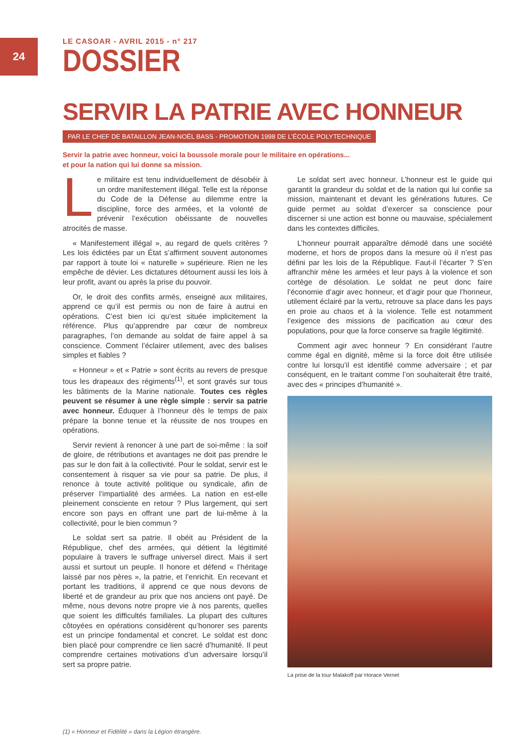24
LE CASOAR - AVRIL 2015 - n° 217
DOSSIER
SERVIR LA PATRIE AVEC HONNEUR
PAR LE CHEF DE BATAILLON JEAN-NOËL BASS - PROMOTION 1998 DE L’ÉCOLE POLYTECHNIQUE
Servir la patrie avec honneur, voici la boussole morale pour le militaire en opérations...
et pour la nation qui lui donne sa mission.
Le militaire est tenu individuellement de désobéir à un ordre manifestement illégal. Telle est la réponse du Code de la Défense au dilemme entre la discipline, force des armées, et la volonté de prévenir l’exécution obéissante de nouvelles atrocités de masse.
« Manifestement illégal », au regard de quels critères ? Les lois édictées par un État s’affirment souvent autonomes par rapport à toute loi « naturelle » supérieure. Rien ne les empêche de dévier. Les dictatures détournent aussi les lois à leur profit, avant ou après la prise du pouvoir.
Or, le droit des conflits armés, enseigné aux militaires, apprend ce qu’il est permis ou non de faire à autrui en opérations. C’est bien ici qu’est située implicitement la référence. Plus qu’apprendre par cœur de nombreux paragraphes, l’on demande au soldat de faire appel à sa conscience. Comment l’éclairer utilement, avec des balises simples et fiables ?
« Honneur » et « Patrie » sont écrits au revers de presque tous les drapeaux des régiments<sup>(1)</sup>, et sont gravés sur tous les bâtiments de la Marine nationale. Toutes ces règles peuvent se résumer à une règle simple : servir sa patrie avec honneur. Éduquer à l’honneur dès le temps de paix prépare la bonne tenue et la réussite de nos troupes en opérations.
Servir revient à renoncer à une part de soi-même : la soif de gloire, de rétributions et avantages ne doit pas prendre le pas sur le don fait à la collectivité. Pour le soldat, servir est le consentement à risquer sa vie pour sa patrie. De plus, il renonce à toute activité politique ou syndicale, afin de préserver l’impartialité des armées. La nation en est-elle pleinement consciente en retour ? Plus largement, qui sert encore son pays en offrant une part de lui-même à la collectivité, pour le bien commun ?
Le soldat sert sa patrie. Il obéit au Président de la République, chef des armées, qui détient la légitimité populaire à travers le suffrage universel direct. Mais il sert aussi et surtout un peuple. Il honore et défend « l’héritage laissé par nos pères », la patrie, et l’enrichit. En recevant et portant les traditions, il apprend ce que nous devons de liberté et de grandeur au prix que nos anciens ont payé. De même, nous devons notre propre vie à nos parents, quelles que soient les difficultés familiales. La plupart des cultures côtoyées en opérations considèrent qu’honorer ses parents est un principe fondamental et concret. Le soldat est donc bien placé pour comprendre ce lien sacré d’humanité. Il peut comprendre certaines motivations d’un adversaire lorsqu’il sert sa propre patrie.
Le soldat sert avec honneur. L’honneur est le guide qui garantit la grandeur du soldat et de la nation qui lui confie sa mission, maintenant et devant les générations futures. Ce guide permet au soldat d’exercer sa conscience pour discerner si une action est bonne ou mauvaise, spécialement dans les contextes difficiles.
L’honneur pourrait apparaître démodé dans une société moderne, et hors de propos dans la mesure où il n’est pas défini par les lois de la République. Faut-il l’écarter ? S’en affranchir mène les armées et leur pays à la violence et son cortège de désolation. Le soldat ne peut donc faire l’économie d’agir avec honneur, et d’agir pour que l’honneur, utilement éclairé par la vertu, retrouve sa place dans les pays en proie au chaos et à la violence. Telle est notamment l’exigence des missions de pacification au cœur des populations, pour que la force conserve sa fragile légitimité.
Comment agir avec honneur ? En considérant l’autre comme égal en dignité, même si la force doit être utilisée contre lui lorsqu’il est identifié comme adversaire ; et par conséquent, en le traitant comme l’on souhaiterait être traité, avec des « principes d’humanité ».
La prise de la tour Malakoff par Horace Vernet
(1) « Honneur et Fidélité » dans la Légion étrangère.